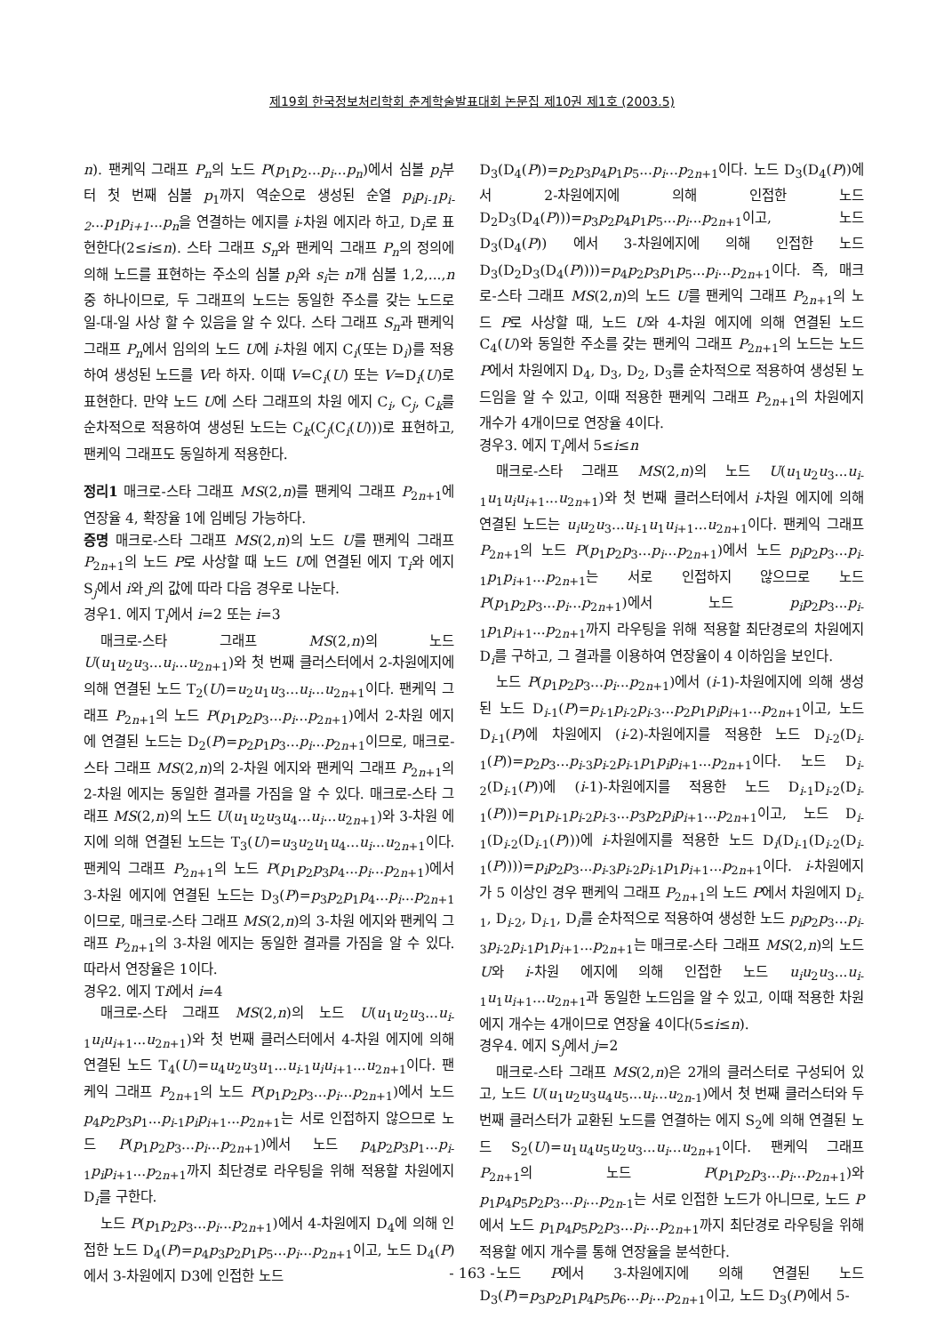제19회 한국정보처리학회 춘계학술발표대회 논문집 제10권 제1호 (2003.5)
n). 팬케익 그래프 P<sub>n</sub>의 노드 P(p<sub>1</sub>p<sub>2</sub>...p<sub>i</sub>...p<sub>n</sub>)에서 심볼 p<sub>i</sub>부터 첫 번째 심볼 p<sub>1</sub>까지 역순으로 생성된 순열 p<sub>i</sub>p<sub>i-1</sub>p<sub>i-2</sub>...p<sub>1</sub>p<sub>i+1</sub>...p<sub>n</sub>을 연결하는 에지를 i-차원 에지라 하고, D<sub>i</sub>로 표현한다(2≤i≤n). 스타 그래프 S<sub>n</sub>와 팬케익 그래프 P<sub>n</sub>의 정의에 의해 노드를 표현하는 주소의 심볼 p<sub>i</sub>와 s<sub>i</sub>는 n개 심볼 1,2,...,n중 하나이므로, 두 그래프의 노드는 동일한 주소를 갖는 노드로 일-대-일 사상 할 수 있음을 알 수 있다. 스타 그래프 S<sub>n</sub>과 팬케익 그래프 P<sub>n</sub>에서 임의의 노드 U에 i-차원 에지 C<sub>i</sub>(또는 D<sub>i</sub>)를 적용하여 생성된 노드를 V라 하자. 이때 V=C<sub>i</sub>(U) 또는 V=D<sub>i</sub>(U)로 표현한다. 만약 노드 U에 스타 그래프의 차원 에지 C<sub>i</sub>, C<sub>j</sub>, C<sub>k</sub>를 순차적으로 적용하여 생성된 노드는 C<sub>k</sub>(C<sub>j</sub>(C<sub>i</sub>(U)))로 표현하고, 팬케익 그래프도 동일하게 적용한다.
정리1 매크로-스타 그래프 MS(2,n)를 팬케익 그래프 P<sub>2n+1</sub>에 연장율 4, 확장율 1에 임베딩 가능하다.
증명 매크로-스타 그래프 MS(2,n)의 노드 U를 팬케익 그래프 P<sub>2n+1</sub>의 노드 P로 사상할 때 노드 U에 연결된 에지 T<sub>i</sub>와 에지 S<sub>j</sub>에서 i와 j의 값에 따라 다음 경우로 나눈다.
경우1. 에지 T<sub>i</sub>에서 i=2 또는 i=3
매크로-스타 그래프 MS(2,n)의 노드 U(u<sub>1</sub>u<sub>2</sub>u<sub>3</sub>...u<sub>i</sub>...u<sub>2n+1</sub>)와 첫 번째 클러스터에서 2-차원에지에 의해 연결된 노드 T<sub>2</sub>(U)=u<sub>2</sub>u<sub>1</sub>u<sub>3</sub>...u<sub>i</sub>...u<sub>2n+1</sub>이다. 팬케익 그래프 P<sub>2n+1</sub>의 노드 P(p<sub>1</sub>p<sub>2</sub>p<sub>3</sub>...p<sub>i</sub>...p<sub>2n+1</sub>)에서 2-차원 에지에 연결된 노드는 D<sub>2</sub>(P)=p<sub>2</sub>p<sub>1</sub>p<sub>3</sub>...p<sub>i</sub>...p<sub>2n+1</sub>이므로, 매크로-스타 그래프 MS(2,n)의 2-차원 에지와 팬케익 그래프 P<sub>2n+1</sub>의 2-차원 에지는 동일한 결과를 가짐을 알 수 있다. 매크로-스타 그래프 MS(2,n)의 노드 U(u<sub>1</sub>u<sub>2</sub>u<sub>3</sub>u<sub>4</sub>...u<sub>i</sub>...u<sub>2n+1</sub>)와 3-차원 에지에 의해 연결된 노드는 T<sub>3</sub>(U)=u<sub>3</sub>u<sub>2</sub>u<sub>1</sub>u<sub>4</sub>...u<sub>i</sub>...u<sub>2n+1</sub>이다. 팬케익 그래프 P<sub>2n+1</sub>의 노드 P(p<sub>1</sub>p<sub>2</sub>p<sub>3</sub>p<sub>4</sub>...p<sub>i</sub>...p<sub>2n+1</sub>)에서 3-차원 에지에 연결된 노드는 D<sub>3</sub>(P)=p<sub>3</sub>p<sub>2</sub>p<sub>1</sub>p<sub>4</sub>...p<sub>i</sub>...p<sub>2n+1</sub>이므로, 매크로-스타 그래프 MS(2,n)의 3-차원 에지와 팬케익 그래프 P<sub>2n+1</sub>의 3-차원 에지는 동일한 결과를 가짐을 알 수 있다. 따라서 연장율은 1이다.
경우2. 에지 Ti에서 i=4
매크로-스타 그래프 MS(2,n)의 노드 U(u<sub>1</sub>u<sub>2</sub>u<sub>3</sub>...u<sub>i-1</sub>u<sub>i</sub>u<sub>i+1</sub>...u<sub>2n+1</sub>)와 첫 번째 클러스터에서 4-차원 에지에 의해 연결된 노드 T<sub>4</sub>(U)=u<sub>4</sub>u<sub>2</sub>u<sub>3</sub>u<sub>1</sub>...u<sub>i-1</sub>u<sub>i</sub>u<sub>i+1</sub>...u<sub>2n+1</sub>이다. 팬케익 그래프 P<sub>2n+1</sub>의 노드 P(p<sub>1</sub>p<sub>2</sub>p<sub>3</sub>...p<sub>i</sub>...p<sub>2n+1</sub>)에서 노드 p<sub>4</sub>p<sub>2</sub>p<sub>3</sub>p<sub>1</sub>...p<sub>i-1</sub>p<sub>i</sub>p<sub>i+1</sub>...p<sub>2n+1</sub>는 서로 인접하지 않으므로 노드 P(p<sub>1</sub>p<sub>2</sub>p<sub>3</sub>...p<sub>i</sub>...p<sub>2n+1</sub>)에서 노드 p<sub>4</sub>p<sub>2</sub>p<sub>3</sub>p<sub>1</sub>...p<sub>i-1</sub>p<sub>i</sub>p<sub>i+1</sub>...p<sub>2n+1</sub>까지 최단경로 라우팅을 위해 적용할 차원에지 D<sub>i</sub>를 구한다.
노드 P(p<sub>1</sub>p<sub>2</sub>p<sub>3</sub>...p<sub>i</sub>...p<sub>2n+1</sub>)에서 4-차원에지 D<sub>4</sub>에 의해 인접한 노드 D<sub>4</sub>(P)=p<sub>4</sub>p<sub>3</sub>p<sub>2</sub>p<sub>1</sub>p<sub>5</sub>...p<sub>i</sub>...p<sub>2n+1</sub>이고, 노드 D<sub>4</sub>(P)에서 3-차원에지 D3에 인접한 노드
D<sub>3</sub>(D<sub>4</sub>(P))=p<sub>2</sub>p<sub>3</sub>p<sub>4</sub>p<sub>1</sub>p<sub>5</sub>...p<sub>i</sub>...p<sub>2n+1</sub>이다. 노드 D<sub>3</sub>(D<sub>4</sub>(P))에서 2-차원에지에 의해 인접한 노드 D<sub>2</sub>D<sub>3</sub>(D<sub>4</sub>(P)))=p<sub>3</sub>p<sub>2</sub>p<sub>4</sub>p<sub>1</sub>p<sub>5</sub>...p<sub>i</sub>...p<sub>2n+1</sub>이고, 노드 D<sub>3</sub>(D<sub>4</sub>(P)) 에서 3-차원에지에 의해 인접한 노드 D<sub>3</sub>(D<sub>2</sub>D<sub>3</sub>(D<sub>4</sub>(P))))=p<sub>4</sub>p<sub>2</sub>p<sub>3</sub>p<sub>1</sub>p<sub>5</sub>...p<sub>i</sub>...p<sub>2n+1</sub>이다. 즉, 매크로-스타 그래프 MS(2,n)의 노드 U를 팬케익 그래프 P<sub>2n+1</sub>의 노드 P로 사상할 때, 노드 U와 4-차원 에지에 의해 연결된 노드 C<sub>4</sub>(U)와 동일한 주소를 갖는 팬케익 그래프 P<sub>2n+1</sub>의 노드는 노드 P에서 차원에지 D<sub>4</sub>, D<sub>3</sub>, D<sub>2</sub>, D<sub>3</sub>를 순차적으로 적용하여 생성된 노드임을 알 수 있고, 이때 적용한 팬케익 그래프 P<sub>2n+1</sub>의 차원에지 개수가 4개이므로 연장율 4이다.
경우3. 에지 T<sub>i</sub>에서 5≤i≤n
매크로-스타 그래프 MS(2,n)의 노드 U(u<sub>1</sub>u<sub>2</sub>u<sub>3</sub>...u<sub>i-1</sub>u<sub>1</sub>u<sub>i</sub>u<sub>i+1</sub>...u<sub>2n+1</sub>)와 첫 번째 클러스터에서 i-차원 에지에 의해 연결된 노드는 u<sub>i</sub>u<sub>2</sub>u<sub>3</sub>...u<sub>i-1</sub>u<sub>1</sub>u<sub>i+1</sub>...u<sub>2n+1</sub>이다. 팬케익 그래프 P<sub>2n+1</sub>의 노드 P(p<sub>1</sub>p<sub>2</sub>p<sub>3</sub>...p<sub>i</sub>...p<sub>2n+1</sub>)에서 노드 p<sub>i</sub>p<sub>2</sub>p<sub>3</sub>...p<sub>i-1</sub>p<sub>1</sub>p<sub>i+1</sub>...p<sub>2n+1</sub>는 서로 인접하지 않으므로 노드 P(p<sub>1</sub>p<sub>2</sub>p<sub>3</sub>...p<sub>i</sub>...p<sub>2n+1</sub>)에서 노드 p<sub>i</sub>p<sub>2</sub>p<sub>3</sub>...p<sub>i-1</sub>p<sub>1</sub>p<sub>i+1</sub>...p<sub>2n+1</sub>까지 라우팅을 위해 적용할 최단경로의 차원에지 D<sub>i</sub>를 구하고, 그 결과를 이용하여 연장율이 4 이하임을 보인다.
노드 P(p<sub>1</sub>p<sub>2</sub>p<sub>3</sub>...p<sub>i</sub>...p<sub>2n+1</sub>)에서 (i-1)-차원에지에 의해 생성된 노드 D<sub>i-1</sub>(P)=p<sub>i-1</sub>p<sub>i-2</sub>p<sub>i-3</sub>...p<sub>2</sub>p<sub>1</sub>p<sub>i</sub>p<sub>i+1</sub>...p<sub>2n+1</sub>이고, 노드 D<sub>i-1</sub>(P)에 차원에지 (i-2)-차원에지를 적용한 노드 D<sub>i-2</sub>(D<sub>i-1</sub>(P))=p<sub>2</sub>p<sub>3</sub>...p<sub>i-3</sub>p<sub>i-2</sub>p<sub>i-1</sub>p<sub>1</sub>p<sub>i</sub>p<sub>i+1</sub>...p<sub>2n+1</sub>이다. 노드 D<sub>i-2</sub>(D<sub>i-1</sub>(P))에 (i-1)-차원에지를 적용한 노드 D<sub>i-1</sub>D<sub>i-2</sub>(D<sub>i-1</sub>(P)))=p<sub>1</sub>p<sub>i-1</sub>p<sub>i-2</sub>p<sub>i-3</sub>...p<sub>3</sub>p<sub>2</sub>p<sub>i</sub>p<sub>i+1</sub>...p<sub>2n+1</sub>이고, 노드 D<sub>i-1</sub>(D<sub>i-2</sub>(D<sub>i-1</sub>(P)))에 i-차원에지를 적용한 노드 D<sub>i</sub>(D<sub>i-1</sub>(D<sub>i-2</sub>(D<sub>i-1</sub>(P))))=p<sub>i</sub>p<sub>2</sub>p<sub>3</sub>...p<sub>i-3</sub>p<sub>i-2</sub>p<sub>i-1</sub>p<sub>1</sub>p<sub>i+1</sub>...p<sub>2n+1</sub>이다. i-차원에지가 5 이상인 경우 팬케익 그래프 P<sub>2n+1</sub>의 노드 P에서 차원에지 D<sub>i-1</sub>, D<sub>i-2</sub>, D<sub>i-1</sub>, D<sub>i</sub>를 순차적으로 적용하여 생성한 노드 p<sub>i</sub>p<sub>2</sub>p<sub>3</sub>...p<sub>i-3</sub>p<sub>i-2</sub>p<sub>i-1</sub>p<sub>1</sub>p<sub>i+1</sub>...p<sub>2n+1</sub>는 매크로-스타 그래프 MS(2,n)의 노드 U와 i-차원 에지에 의해 인접한 노드 u<sub>i</sub>u<sub>2</sub>u<sub>3</sub>...u<sub>i-1</sub>u<sub>1</sub>u<sub>i+1</sub>...u<sub>2n+1</sub>과 동일한 노드임을 알 수 있고, 이때 적용한 차원에지 개수는 4개이므로 연장율 4이다(5≤i≤n).
경우4. 에지 S<sub>j</sub>에서 j=2
매크로-스타 그래프 MS(2,n)은 2개의 클러스터로 구성되어 있고, 노드 U(u<sub>1</sub>u<sub>2</sub>u<sub>3</sub>u<sub>4</sub>u<sub>5</sub>...u<sub>i</sub>...u<sub>2n-1</sub>)에서 첫 번째 클러스터와 두 번째 클러스터가 교환된 노드를 연결하는 에지 S<sub>2</sub>에 의해 연결된 노드 S<sub>2</sub>(U)=u<sub>1</sub>u<sub>4</sub>u<sub>5</sub>u<sub>2</sub>u<sub>3</sub>...u<sub>i</sub>...u<sub>2n+1</sub>이다. 팬케익 그래프 P<sub>2n+1</sub>의 노드 P(p<sub>1</sub>p<sub>2</sub>p<sub>3</sub>...p<sub>i</sub>...p<sub>2n+1</sub>)와 p<sub>1</sub>p<sub>4</sub>p<sub>5</sub>p<sub>2</sub>p<sub>3</sub>...p<sub>i</sub>...p<sub>2n-1</sub>는 서로 인접한 노드가 아니므로, 노드 P에서 노드 p<sub>1</sub>p<sub>4</sub>p<sub>5</sub>p<sub>2</sub>p<sub>3</sub>...p<sub>i</sub>...p<sub>2n+1</sub>까지 최단경로 라우팅을 위해 적용할 에지 개수를 통해 연장율을 분석한다.
노드 P에서 3-차원에지에 의해 연결된 노드 D<sub>3</sub>(P)=p<sub>3</sub>p<sub>2</sub>p<sub>1</sub>p<sub>4</sub>p<sub>5</sub>p<sub>6</sub>...p<sub>i</sub>...p<sub>2n+1</sub>이고, 노드 D<sub>3</sub>(P)에서 5-
- 163 -